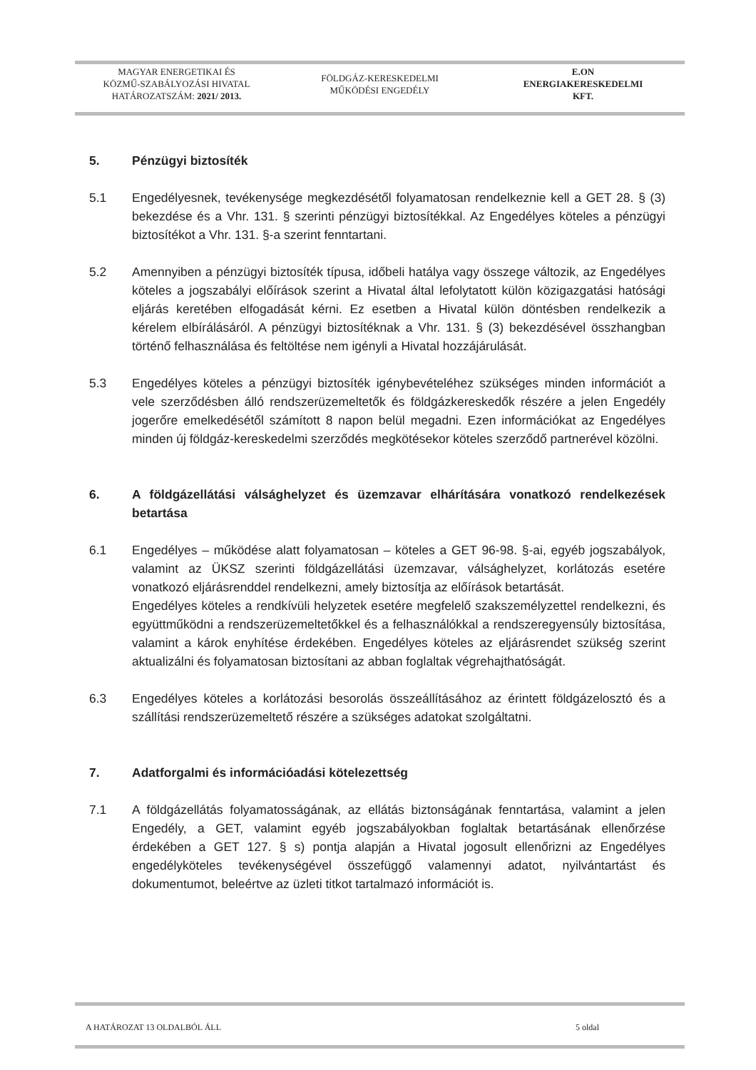MAGYAR ENERGETIKAI ÉS
KÖZMŰ-SZABÁLYOZÁSI HIVATAL
HATÁROZATSZÁM: 2021/ 2013.
FÖLDGÁZ-KERESKEDELMI
MŰKÖDÉSI ENGEDÉLY
E.ON
ENERGIAKERESKEDELMI
KFT.
5. Pénzügyi biztosíték
5.1 Engedélyesnek, tevékenysége megkezdésétől folyamatosan rendelkeznie kell a GET 28. § (3) bekezdése és a Vhr. 131. § szerinti pénzügyi biztosítékkal. Az Engedélyes köteles a pénzügyi biztosítékot a Vhr. 131. §-a szerint fenntartani.
5.2 Amennyiben a pénzügyi biztosíték típusa, időbeli hatálya vagy összege változik, az Engedélyes köteles a jogszabályi előírások szerint a Hivatal által lefolytatott külön közigazgatási hatósági eljárás keretében elfogadását kérni. Ez esetben a Hivatal külön döntésben rendelkezik a kérelem elbírálásáról. A pénzügyi biztosítéknak a Vhr. 131. § (3) bekezdésével összhangban történő felhasználása és feltöltése nem igényli a Hivatal hozzájárulását.
5.3 Engedélyes köteles a pénzügyi biztosíték igénybevételéhez szükséges minden információt a vele szerződésben álló rendszerüzemeltetők és földgázkereskedők részére a jelen Engedély jogerőre emelkedésétől számított 8 napon belül megadni. Ezen információkat az Engedélyes minden új földgáz-kereskedelmi szerződés megkötésekor köteles szerződő partnerével közölni.
6. A földgázellátási válsághelyzet és üzemzavar elhárítására vonatkozó rendelkezések betartása
6.1 Engedélyes – működése alatt folyamatosan – köteles a GET 96-98. §-ai, egyéb jogszabályok, valamint az ÜKSZ szerinti földgázellátási üzemzavar, válsághelyzet, korlátozás esetére vonatkozó eljárásrenddel rendelkezni, amely biztosítja az előírások betartását.
Engedélyes köteles a rendkívüli helyzetek esetére megfelelő szakszemélyzettel rendelkezni, és együttműködni a rendszerüzemeltetőkkel és a felhasználókkal a rendszeregyensúly biztosítása, valamint a károk enyhítése érdekében. Engedélyes köteles az eljárásrendet szükség szerint aktualizálni és folyamatosan biztosítani az abban foglaltak végrehajthatóságát.
6.3 Engedélyes köteles a korlátozási besorolás összeállításához az érintett földgázelosztó és a szállítási rendszerüzemeltető részére a szükséges adatokat szolgáltatni.
7. Adatforgalmi és információadási kötelezettség
7.1 A földgázellátás folyamatosságának, az ellátás biztonságának fenntartása, valamint a jelen Engedély, a GET, valamint egyéb jogszabályokban foglaltak betartásának ellenőrzése érdekében a GET 127. § s) pontja alapján a Hivatal jogosult ellenőrizni az Engedélyes engedélyköteles tevékenységével összefüggő valamennyi adatot, nyilvántartást és dokumentumot, beleértve az üzleti titkot tartalmazó információt is.
A HATÁROZAT 13 OLDALBÓL ÁLL 5 oldal